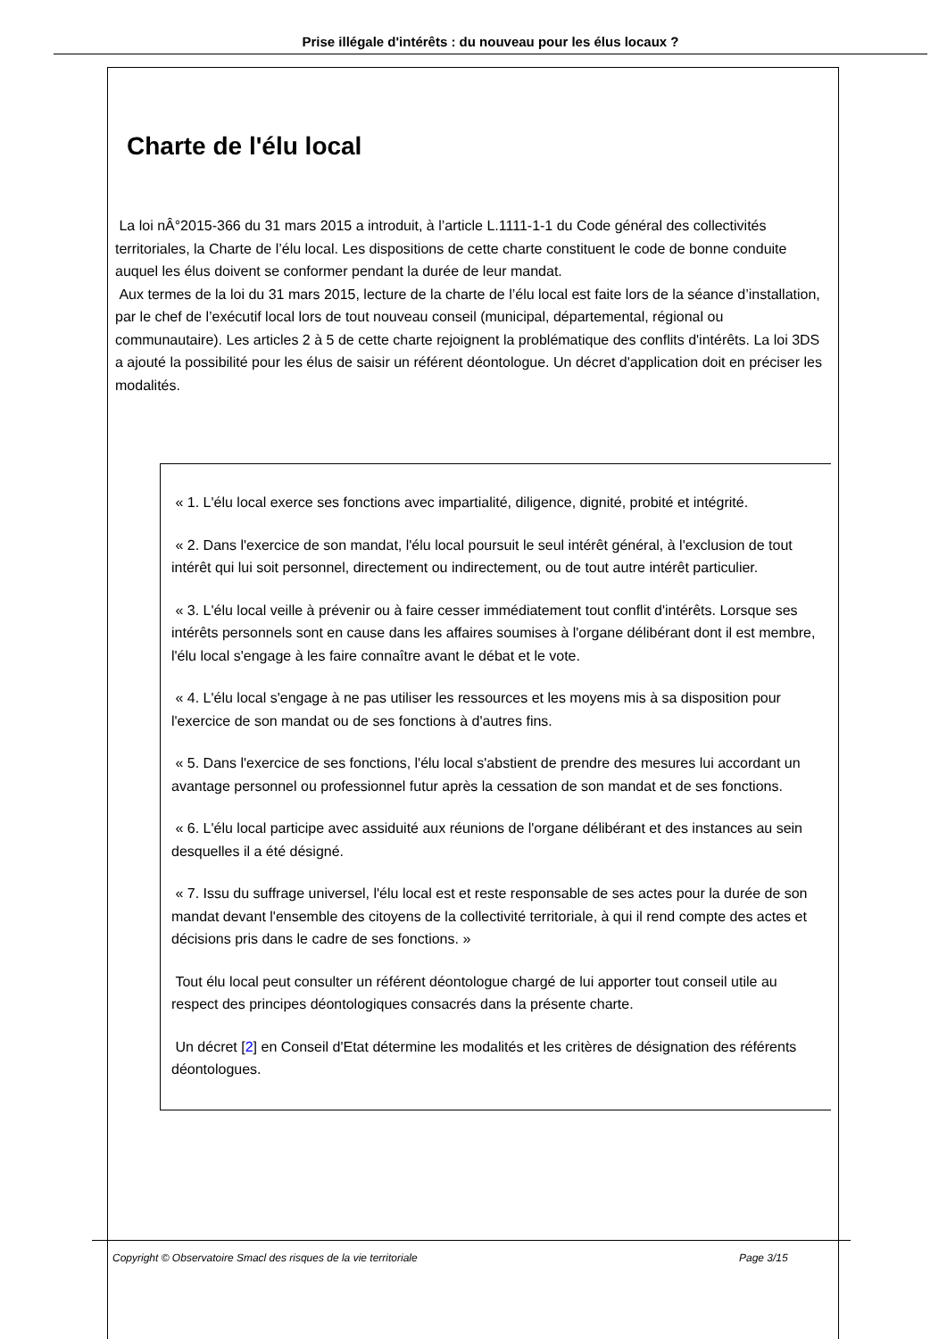Prise illégale d'intérêts : du nouveau pour les élus locaux ?
Charte de l'élu local
La loi nÂ°2015-366 du 31 mars 2015 a introduit, à l’article L.1111-1-1 du Code général des collectivités territoriales, la Charte de l’élu local. Les dispositions de cette charte constituent le code de bonne conduite auquel les élus doivent se conformer pendant la durée de leur mandat.
Aux termes de la loi du 31 mars 2015, lecture de la charte de l’élu local est faite lors de la séance d’installation, par le chef de l’exécutif local lors de tout nouveau conseil (municipal, départemental, régional ou communautaire). Les articles 2 à 5 de cette charte rejoignent la problématique des conflits d'intérêts. La loi 3DS a ajouté la possibilité pour les élus de saisir un référent déontologue. Un décret d'application doit en préciser les modalités.
« 1. L'élu local exerce ses fonctions avec impartialité, diligence, dignité, probité et intégrité.
« 2. Dans l'exercice de son mandat, l'élu local poursuit le seul intérêt général, à l'exclusion de tout intérêt qui lui soit personnel, directement ou indirectement, ou de tout autre intérêt particulier.
« 3. L'élu local veille à prévenir ou à faire cesser immédiatement tout conflit d'intérêts. Lorsque ses intérêts personnels sont en cause dans les affaires soumises à l'organe délibérant dont il est membre, l'élu local s'engage à les faire connaître avant le débat et le vote.
« 4. L'élu local s'engage à ne pas utiliser les ressources et les moyens mis à sa disposition pour l'exercice de son mandat ou de ses fonctions à d'autres fins.
« 5. Dans l'exercice de ses fonctions, l'élu local s'abstient de prendre des mesures lui accordant un avantage personnel ou professionnel futur après la cessation de son mandat et de ses fonctions.
« 6. L'élu local participe avec assiduité aux réunions de l'organe délibérant et des instances au sein desquelles il a été désigné.
« 7. Issu du suffrage universel, l'élu local est et reste responsable de ses actes pour la durée de son mandat devant l'ensemble des citoyens de la collectivité territoriale, à qui il rend compte des actes et décisions pris dans le cadre de ses fonctions. »
Tout élu local peut consulter un référent déontologue chargé de lui apporter tout conseil utile au respect des principes déontologiques consacrés dans la présente charte.
Un décret [2] en Conseil d'Etat détermine les modalités et les critères de désignation des référents déontologues.
Copyright © Observatoire Smacl des risques de la vie territoriale Page 3/15